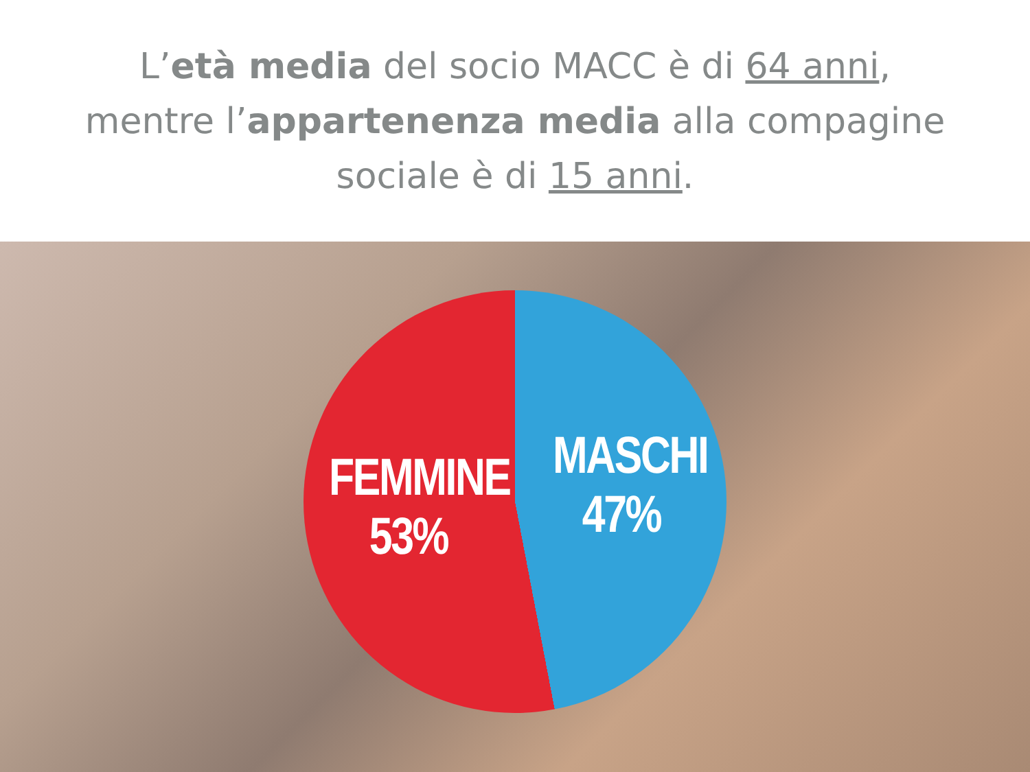L’età media del socio MACC è di 64 anni, mentre l’appartenenza media alla compagine sociale è di 15 anni.
FEMMINE
53%
MASCHI
47%